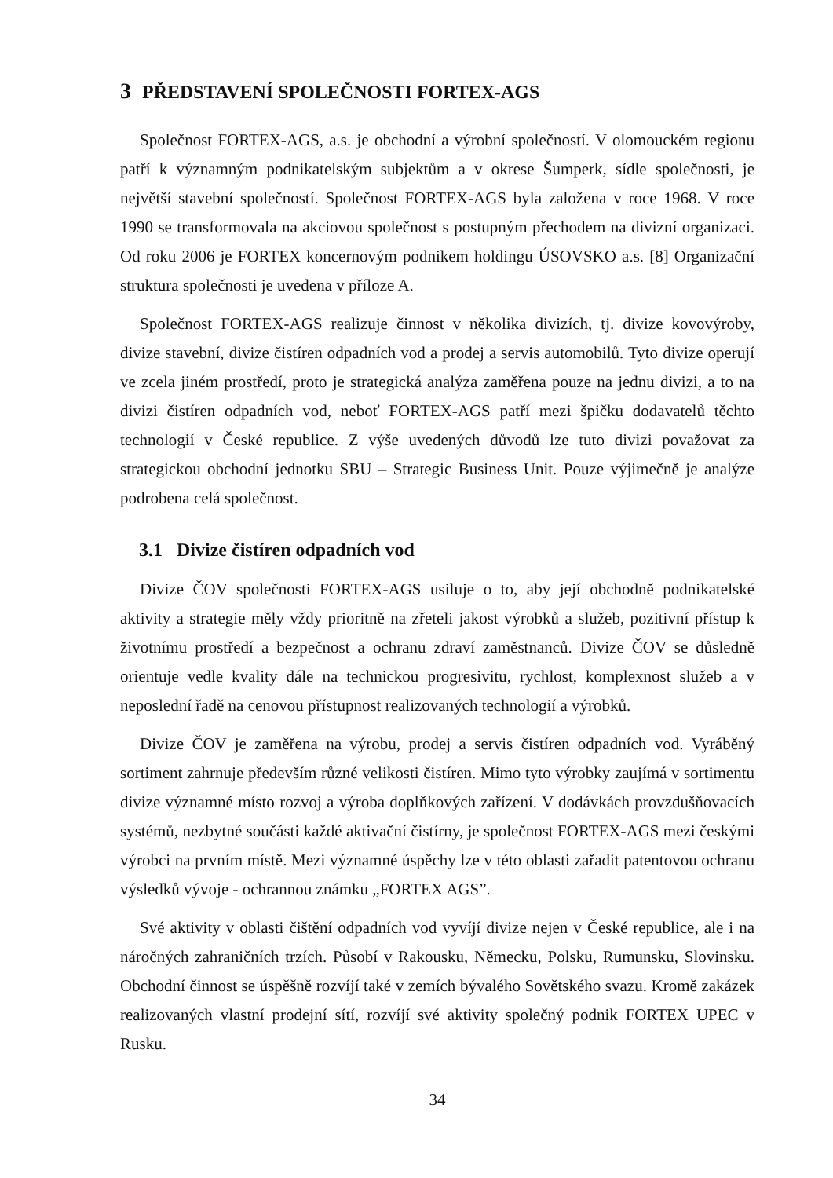3 PŘEDSTAVENÍ SPOLEČNOSTI FORTEX-AGS
Společnost FORTEX-AGS, a.s. je obchodní a výrobní společností. V olomouckém regionu patří k významným podnikatelským subjektům a v okrese Šumperk, sídle společnosti, je největší stavební společností. Společnost FORTEX-AGS byla založena v roce 1968. V roce 1990 se transformovala na akciovou společnost s postupným přechodem na divizní organizaci. Od roku 2006 je FORTEX koncernovým podnikem holdingu ÚSOVSKO a.s. [8] Organizační struktura společnosti je uvedena v příloze A.
Společnost FORTEX-AGS realizuje činnost v několika divizích, tj. divize kovovýroby, divize stavební, divize čistíren odpadních vod a prodej a servis automobilů. Tyto divize operují ve zcela jiném prostředí, proto je strategická analýza zaměřena pouze na jednu divizi, a to na divizi čistíren odpadních vod, neboť FORTEX-AGS patří mezi špičku dodavatelů těchto technologií v České republice. Z výše uvedených důvodů lze tuto divizi považovat za strategickou obchodní jednotku SBU – Strategic Business Unit. Pouze výjimečně je analýze podrobena celá společnost.
3.1 Divize čistíren odpadních vod
Divize ČOV společnosti FORTEX-AGS usiluje o to, aby její obchodně podnikatelské aktivity a strategie měly vždy prioritně na zřeteli jakost výrobků a služeb, pozitivní přístup k životnímu prostředí a bezpečnost a ochranu zdraví zaměstnanců. Divize ČOV se důsledně orientuje vedle kvality dále na technickou progresivitu, rychlost, komplexnost služeb a v neposlední řadě na cenovou přístupnost realizovaných technologií a výrobků.
Divize ČOV je zaměřena na výrobu, prodej a servis čistíren odpadních vod. Vyráběný sortiment zahrnuje především různé velikosti čistíren. Mimo tyto výrobky zaujímá v sortimentu divize významné místo rozvoj a výroba doplňkových zařízení. V dodávkách provzdušňovacích systémů, nezbytné součásti každé aktivační čistírny, je společnost FORTEX-AGS mezi českými výrobci na prvním místě. Mezi významné úspěchy lze v této oblasti zařadit patentovou ochranu výsledků vývoje - ochrannou známku „FORTEX AGS”.
Své aktivity v oblasti čištění odpadních vod vyvíjí divize nejen v České republice, ale i na náročných zahraničních trzích. Působí v Rakousku, Německu, Polsku, Rumunsku, Slovinsku. Obchodní činnost se úspěšně rozvíjí také v zemích bývalého Sovětského svazu. Kromě zakázek realizovaných vlastní prodejní sítí, rozvíjí své aktivity společný podnik FORTEX UPEC v Rusku.
34